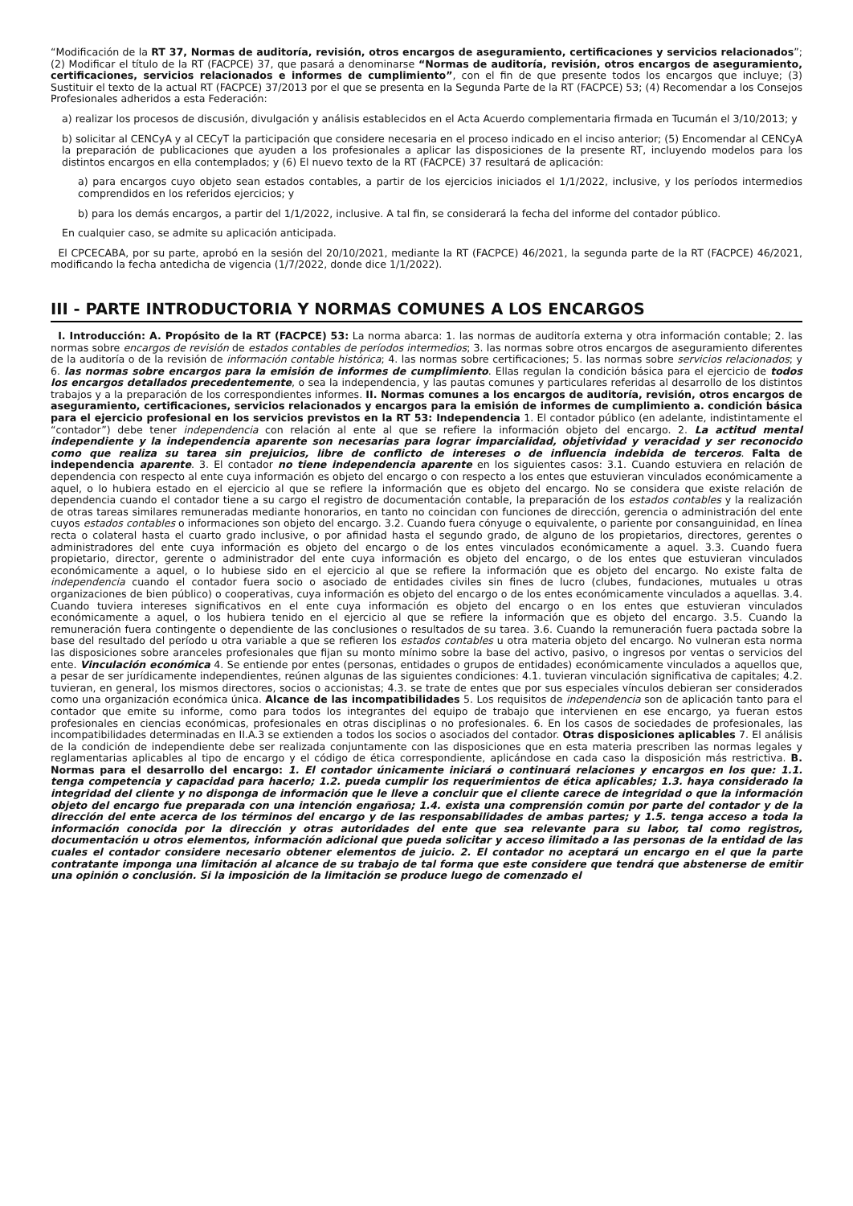“Modificación de la RT 37, Normas de auditoría, revisión, otros encargos de aseguramiento, certificaciones y servicios relacionados”; (2) Modificar el título de la RT (FACPCE) 37, que pasará a denominarse “Normas de auditoría, revisión, otros encargos de aseguramiento, certificaciones, servicios relacionados e informes de cumplimiento”, con el fin de que presente todos los encargos que incluye; (3) Sustituir el texto de la actual RT (FACPCE) 37/2013 por el que se presenta en la Segunda Parte de la RT (FACPCE) 53; (4) Recomendar a los Consejos Profesionales adheridos a esta Federación:
a) realizar los procesos de discusión, divulgación y análisis establecidos en el Acta Acuerdo complementaria firmada en Tucumán el 3/10/2013; y
b) solicitar al CENCyA y al CECyT la participación que considere necesaria en el proceso indicado en el inciso anterior; (5) Encomendar al CENCyA la preparación de publicaciones que ayuden a los profesionales a aplicar las disposiciones de la presente RT, incluyendo modelos para los distintos encargos en ella contemplados; y (6) El nuevo texto de la RT (FACPCE) 37 resultará de aplicación:
a) para encargos cuyo objeto sean estados contables, a partir de los ejercicios iniciados el 1/1/2022, inclusive, y los períodos intermedios comprendidos en los referidos ejercicios; y
b) para los demás encargos, a partir del 1/1/2022, inclusive. A tal fin, se considerará la fecha del informe del contador público.
En cualquier caso, se admite su aplicación anticipada.
El CPCECABA, por su parte, aprobó en la sesión del 20/10/2021, mediante la RT (FACPCE) 46/2021, la segunda parte de la RT (FACPCE) 46/2021, modificando la fecha antedicha de vigencia (1/7/2022, donde dice 1/1/2022).
III - PARTE INTRODUCTORIA Y NORMAS COMUNES A LOS ENCARGOS
I. Introducción: A. Propósito de la RT (FACPCE) 53: La norma abarca: 1. las normas de auditoría externa y otra información contable; 2. las normas sobre encargos de revisión de estados contables de períodos intermedios; 3. las normas sobre otros encargos de aseguramiento diferentes de la auditoría o de la revisión de información contable histórica; 4. las normas sobre certificaciones; 5. las normas sobre servicios relacionados; y 6. las normas sobre encargos para la emisión de informes de cumplimiento. Ellas regulan la condición básica para el ejercicio de todos los encargos detallados precedentemente, o sea la independencia, y las pautas comunes y particulares referidas al desarrollo de los distintos trabajos y a la preparación de los correspondientes informes. II. Normas comunes a los encargos de auditoría, revisión, otros encargos de aseguramiento, certificaciones, servicios relacionados y encargos para la emisión de informes de cumplimiento a. condición básica para el ejercicio profesional en los servicios previstos en la RT 53: Independencia 1. El contador público (en adelante, indistintamente el “contador”) debe tener independencia con relación al ente al que se refiere la información objeto del encargo. 2. La actitud mental independiente y la independencia aparente son necesarias para lograr imparcialidad, objetividad y veracidad y ser reconocido como que realiza su tarea sin prejuicios, libre de conflicto de intereses o de influencia indebida de terceros. Falta de independencia aparente. 3. El contador no tiene independencia aparente en los siguientes casos: 3.1. Cuando estuviera en relación de dependencia con respecto al ente cuya información es objeto del encargo o con respecto a los entes que estuvieran vinculados económicamente a aquel, o lo hubiera estado en el ejercicio al que se refiere la información que es objeto del encargo. No se considera que existe relación de dependencia cuando el contador tiene a su cargo el registro de documentación contable, la preparación de los estados contables y la realización de otras tareas similares remuneradas mediante honorarios, en tanto no coincidan con funciones de dirección, gerencia o administración del ente cuyos estados contables o informaciones son objeto del encargo. 3.2. Cuando fuera cónyuge o equivalente, o pariente por consanguinidad, en línea recta o colateral hasta el cuarto grado inclusive, o por afinidad hasta el segundo grado, de alguno de los propietarios, directores, gerentes o administradores del ente cuya información es objeto del encargo o de los entes vinculados económicamente a aquel. 3.3. Cuando fuera propietario, director, gerente o administrador del ente cuya información es objeto del encargo, o de los entes que estuvieran vinculados económicamente a aquel, o lo hubiese sido en el ejercicio al que se refiere la información que es objeto del encargo. No existe falta de independencia cuando el contador fuera socio o asociado de entidades civiles sin fines de lucro (clubes, fundaciones, mutuales u otras organizaciones de bien público) o cooperativas, cuya información es objeto del encargo o de los entes económicamente vinculados a aquellas. 3.4. Cuando tuviera intereses significativos en el ente cuya información es objeto del encargo o en los entes que estuvieran vinculados económicamente a aquel, o los hubiera tenido en el ejercicio al que se refiere la información que es objeto del encargo. 3.5. Cuando la remuneración fuera contingente o dependiente de las conclusiones o resultados de su tarea. 3.6. Cuando la remuneración fuera pactada sobre la base del resultado del período u otra variable a que se refieren los estados contables u otra materia objeto del encargo. No vulneran esta norma las disposiciones sobre aranceles profesionales que fijan su monto mínimo sobre la base del activo, pasivo, o ingresos por ventas o servicios del ente. Vinculación económica 4. Se entiende por entes (personas, entidades o grupos de entidades) económicamente vinculados a aquellos que, a pesar de ser jurídicamente independientes, reúnen algunas de las siguientes condiciones: 4.1. tuvieran vinculación significativa de capitales; 4.2. tuvieran, en general, los mismos directores, socios o accionistas; 4.3. se trate de entes que por sus especiales vínculos debieran ser considerados como una organización económica única. Alcance de las incompatibilidades 5. Los requisitos de independencia son de aplicación tanto para el contador que emite su informe, como para todos los integrantes del equipo de trabajo que intervienen en ese encargo, ya fueran estos profesionales en ciencias económicas, profesionales en otras disciplinas o no profesionales. 6. En los casos de sociedades de profesionales, las incompatibilidades determinadas en II.A.3 se extienden a todos los socios o asociados del contador. Otras disposiciones aplicables 7. El análisis de la condición de independiente debe ser realizada conjuntamente con las disposiciones que en esta materia prescriben las normas legales y reglamentarias aplicables al tipo de encargo y el código de ética correspondiente, aplicándose en cada caso la disposición más restrictiva. B. Normas para el desarrollo del encargo: 1. El contador únicamente iniciará o continuará relaciones y encargos en los que: 1.1. tenga competencia y capacidad para hacerlo; 1.2. pueda cumplir los requerimientos de ética aplicables; 1.3. haya considerado la integridad del cliente y no disponga de información que le lleve a concluir que el cliente carece de integridad o que la información objeto del encargo fue preparada con una intención engañosa; 1.4. exista una comprensión común por parte del contador y de la dirección del ente acerca de los términos del encargo y de las responsabilidades de ambas partes; y 1.5. tenga acceso a toda la información conocida por la dirección y otras autoridades del ente que sea relevante para su labor, tal como registros, documentación u otros elementos, información adicional que pueda solicitar y acceso ilimitado a las personas de la entidad de las cuales el contador considere necesario obtener elementos de juicio. 2. El contador no aceptará un encargo en el que la parte contratante imponga una limitación al alcance de su trabajo de tal forma que este considere que tendrá que abstenerse de emitir una opinión o conclusión. Si la imposición de la limitación se produce luego de comenzado el